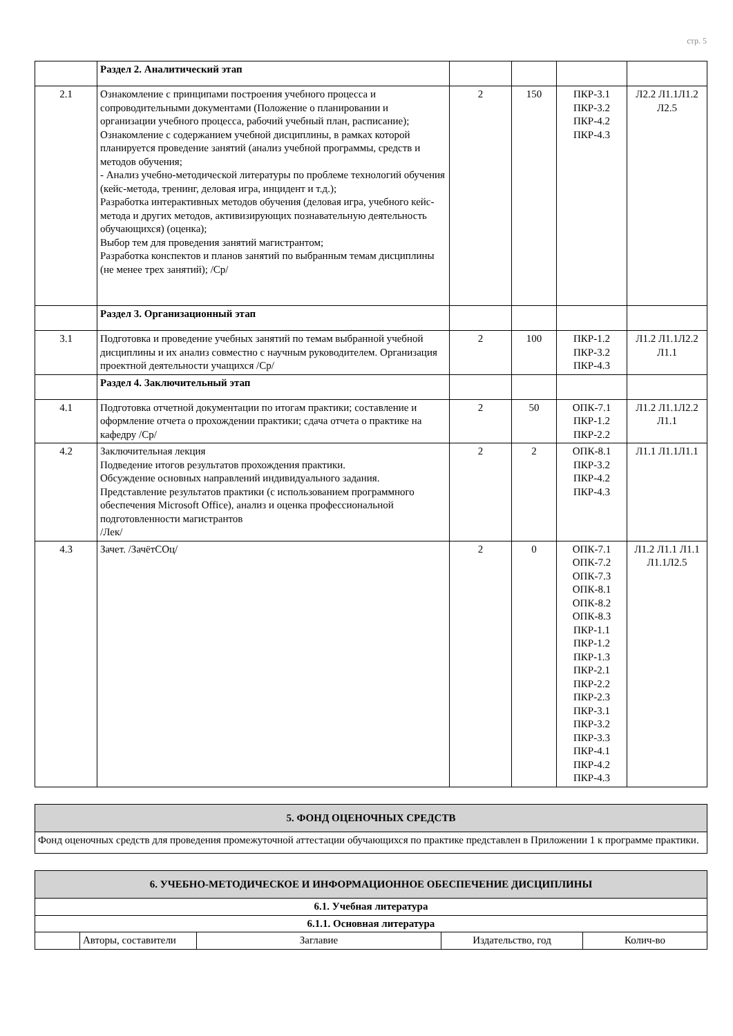стр. 5
| | Раздел 2. Аналитический этап | | | | |
| 2.1 | Ознакомление с принципами построения учебного процесса и сопроводительными документами (Положение о планировании и организации учебного процесса, рабочий учебный план, расписание); Ознакомление с содержанием учебной дисциплины, в рамках которой планируется проведение занятий (анализ учебной программы, средств и методов обучения; - Анализ учебно-методической литературы по проблеме технологий обучения (кейс-метода, тренинг, деловая игра, инцидент и т.д.); Разработка интерактивных методов обучения (деловая игра, учебного кейс-метода и других методов, активизирующих познавательную деятельность обучающихся) (оценка); Выбор тем для проведения занятий магистрантом; Разработка конспектов и планов занятий по выбранным темам дисциплины (не менее трех занятий); /Ср/ | 2 | 150 | ПКР-3.1 ПКР-3.2 ПКР-4.2 ПКР-4.3 | Л2.2 Л1.1Л1.2 Л2.5 |
| | Раздел 3. Организационный этап | | | | |
| 3.1 | Подготовка и проведение учебных занятий по темам выбранной учебной дисциплины и их анализ совместно с научным руководителем. Организация проектной деятельности учащихся /Ср/ | 2 | 100 | ПКР-1.2 ПКР-3.2 ПКР-4.3 | Л1.2 Л1.1Л2.2 Л1.1 |
| | Раздел 4. Заключительный этап | | | | |
| 4.1 | Подготовка отчетной документации по итогам практики; составление и оформление отчета о прохождении практики; сдача отчета о практике на кафедру /Ср/ | 2 | 50 | ОПК-7.1 ПКР-1.2 ПКР-2.2 | Л1.2 Л1.1Л2.2 Л1.1 |
| 4.2 | Заключительная лекция Подведение итогов результатов прохождения практики. Обсуждение основных направлений индивидуального задания. Представление результатов практики (с использованием программного обеспечения Microsoft Office), анализ и оценка профессиональной подготовленности магистрантов /Лек/ | 2 | 2 | ОПК-8.1 ПКР-3.2 ПКР-4.2 ПКР-4.3 | Л1.1 Л1.1Л1.1 |
| 4.3 | Зачет. /ЗачётСОц/ | 2 | 0 | ОПК-7.1 ОПК-7.2 ОПК-7.3 ОПК-8.1 ОПК-8.2 ОПК-8.3 ПКР-1.1 ПКР-1.2 ПКР-1.3 ПКР-2.1 ПКР-2.2 ПКР-2.3 ПКР-3.1 ПКР-3.2 ПКР-3.3 ПКР-4.1 ПКР-4.2 ПКР-4.3 | Л1.2 Л1.1 Л1.1 Л1.1Л2.5 |
| 5. ФОНД ОЦЕНОЧНЫХ СРЕДСТВ |
| Фонд оценочных средств для проведения промежуточной аттестации обучающихся по практике представлен в Приложении 1 к программе практики. |
| 6. УЧЕБНО-МЕТОДИЧЕСКОЕ И ИНФОРМАЦИОННОЕ ОБЕСПЕЧЕНИЕ ДИСЦИПЛИНЫ | | | | |
| 6.1. Учебная литература | | | | |
| 6.1.1. Основная литература | | | | |
| | Авторы, составители | Заглавие | Издательство, год | Колич-во |